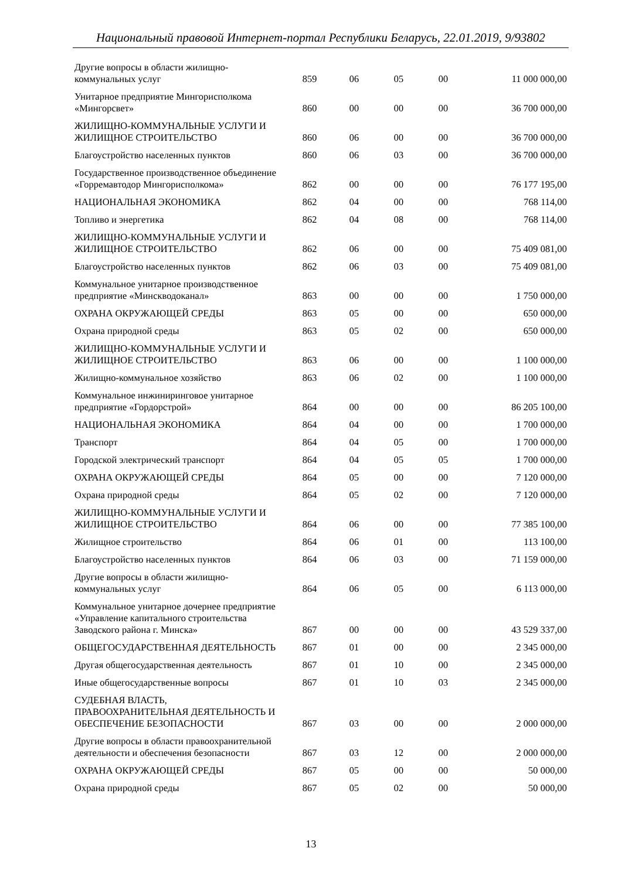Национальный правовой Интернет-портал Республики Беларусь, 22.01.2019, 9/93802
| Другие вопросы в области жилищно- коммунальных услуг | 859 | 06 | 05 | 00 | 11 000 000,00 |
| Унитарное предприятие Мингорисполкома «Мингорсвет» | 860 | 00 | 00 | 00 | 36 700 000,00 |
| ЖИЛИЩНО-КОММУНАЛЬНЫЕ УСЛУГИ И ЖИЛИЩНОЕ СТРОИТЕЛЬСТВО | 860 | 06 | 00 | 00 | 36 700 000,00 |
| Благоустройство населенных пунктов | 860 | 06 | 03 | 00 | 36 700 000,00 |
| Государственное производственное объединение «Горремавтодор Мингорисполкома» | 862 | 00 | 00 | 00 | 76 177 195,00 |
| НАЦИОНАЛЬНАЯ ЭКОНОМИКА | 862 | 04 | 00 | 00 | 768 114,00 |
| Топливо и энергетика | 862 | 04 | 08 | 00 | 768 114,00 |
| ЖИЛИЩНО-КОММУНАЛЬНЫЕ УСЛУГИ И ЖИЛИЩНОЕ СТРОИТЕЛЬСТВО | 862 | 06 | 00 | 00 | 75 409 081,00 |
| Благоустройство населенных пунктов | 862 | 06 | 03 | 00 | 75 409 081,00 |
| Коммунальное унитарное производственное предприятие «Минскводоканал» | 863 | 00 | 00 | 00 | 1 750 000,00 |
| ОХРАНА ОКРУЖАЮЩЕЙ СРЕДЫ | 863 | 05 | 00 | 00 | 650 000,00 |
| Охрана природной среды | 863 | 05 | 02 | 00 | 650 000,00 |
| ЖИЛИЩНО-КОММУНАЛЬНЫЕ УСЛУГИ И ЖИЛИЩНОЕ СТРОИТЕЛЬСТВО | 863 | 06 | 00 | 00 | 1 100 000,00 |
| Жилищно-коммунальное хозяйство | 863 | 06 | 02 | 00 | 1 100 000,00 |
| Коммунальное инжиниринговое унитарное предприятие «Гордорстрой» | 864 | 00 | 00 | 00 | 86 205 100,00 |
| НАЦИОНАЛЬНАЯ ЭКОНОМИКА | 864 | 04 | 00 | 00 | 1 700 000,00 |
| Транспорт | 864 | 04 | 05 | 00 | 1 700 000,00 |
| Городской электрический транспорт | 864 | 04 | 05 | 05 | 1 700 000,00 |
| ОХРАНА ОКРУЖАЮЩЕЙ СРЕДЫ | 864 | 05 | 00 | 00 | 7 120 000,00 |
| Охрана природной среды | 864 | 05 | 02 | 00 | 7 120 000,00 |
| ЖИЛИЩНО-КОММУНАЛЬНЫЕ УСЛУГИ И ЖИЛИЩНОЕ СТРОИТЕЛЬСТВО | 864 | 06 | 00 | 00 | 77 385 100,00 |
| Жилищное строительство | 864 | 06 | 01 | 00 | 113 100,00 |
| Благоустройство населенных пунктов | 864 | 06 | 03 | 00 | 71 159 000,00 |
| Другие вопросы в области жилищно- коммунальных услуг | 864 | 06 | 05 | 00 | 6 113 000,00 |
| Коммунальное унитарное дочернее предприятие «Управление капитального строительства Заводского района г. Минска» | 867 | 00 | 00 | 00 | 43 529 337,00 |
| ОБЩЕГОСУДАРСТВЕННАЯ ДЕЯТЕЛЬНОСТЬ | 867 | 01 | 00 | 00 | 2 345 000,00 |
| Другая общегосударственная деятельность | 867 | 01 | 10 | 00 | 2 345 000,00 |
| Иные общегосударственные вопросы | 867 | 01 | 10 | 03 | 2 345 000,00 |
| СУДЕБНАЯ ВЛАСТЬ, ПРАВООХРАНИТЕЛЬНАЯ ДЕЯТЕЛЬНОСТЬ И ОБЕСПЕЧЕНИЕ БЕЗОПАСНОСТИ | 867 | 03 | 00 | 00 | 2 000 000,00 |
| Другие вопросы в области правоохранительной деятельности и обеспечения безопасности | 867 | 03 | 12 | 00 | 2 000 000,00 |
| ОХРАНА ОКРУЖАЮЩЕЙ СРЕДЫ | 867 | 05 | 00 | 00 | 50 000,00 |
| Охрана природной среды | 867 | 05 | 02 | 00 | 50 000,00 |
13